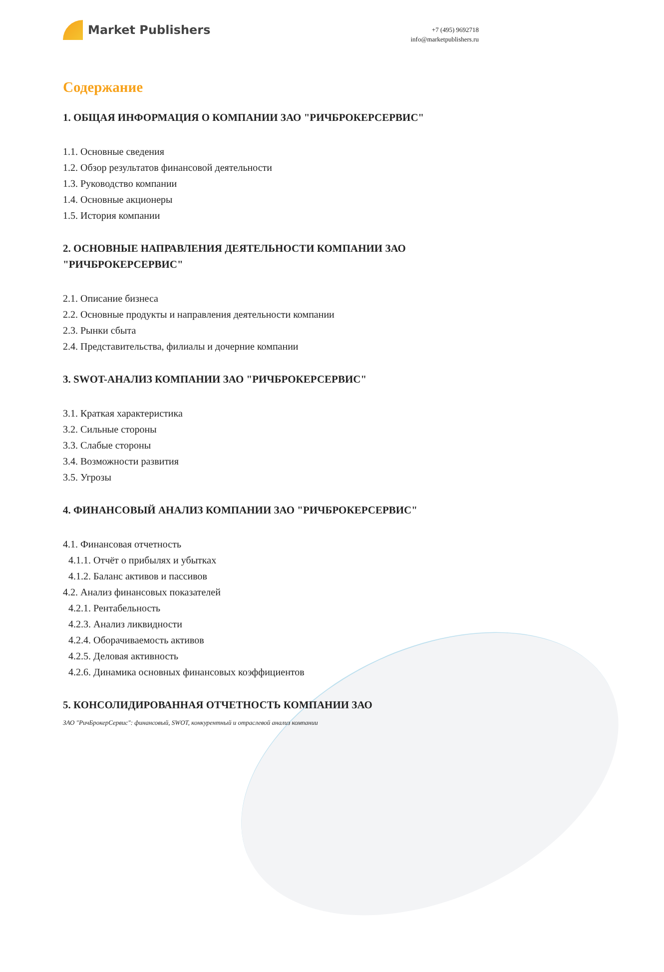Market Publishers
+7 (495) 9692718
info@marketpublishers.ru
Содержание
1. ОБЩАЯ ИНФОРМАЦИЯ О КОМПАНИИ ЗАО "РИЧБРОКЕРСЕРВИС"
1.1. Основные сведения
1.2. Обзор результатов финансовой деятельности
1.3. Руководство компании
1.4. Основные акционеры
1.5. История компании
2. ОСНОВНЫЕ НАПРАВЛЕНИЯ ДЕЯТЕЛЬНОСТИ КОМПАНИИ ЗАО "РИЧБРОКЕРСЕРВИС"
2.1. Описание бизнеса
2.2. Основные продукты и направления деятельности компании
2.3. Рынки сбыта
2.4. Представительства, филиалы и дочерние компании
3. SWOT-АНАЛИЗ КОМПАНИИ ЗАО "РИЧБРОКЕРСЕРВИС"
3.1. Краткая характеристика
3.2. Сильные стороны
3.3. Слабые стороны
3.4. Возможности развития
3.5. Угрозы
4. ФИНАНСОВЫЙ АНАЛИЗ КОМПАНИИ ЗАО "РИЧБРОКЕРСЕРВИС"
4.1. Финансовая отчетность
4.1.1. Отчёт о прибылях и убытках
4.1.2. Баланс активов и пассивов
4.2. Анализ финансовых показателей
4.2.1. Рентабельность
4.2.3. Анализ ликвидности
4.2.4. Оборачиваемость активов
4.2.5. Деловая активность
4.2.6. Динамика основных финансовых коэффициентов
5. КОНСОЛИДИРОВАННАЯ ОТЧЕТНОСТЬ КОМПАНИИ ЗАО
ЗАО "РичБрокерСервис": финансовый, SWOT, конкурентный и отраслевой анализ компании